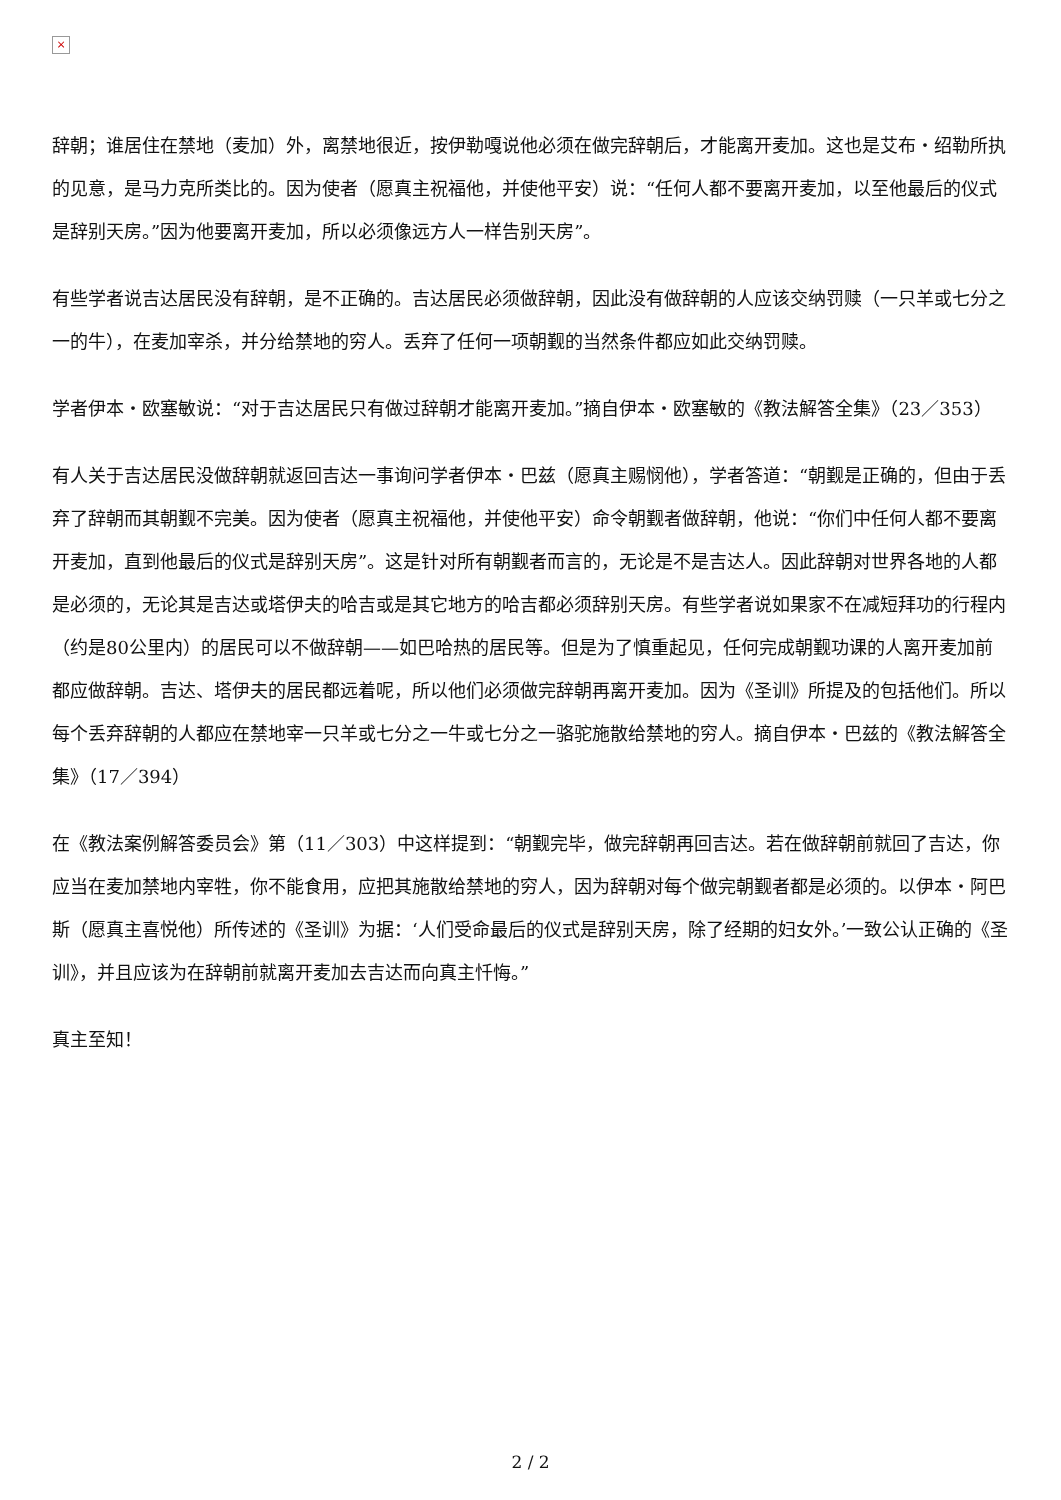×
辞朝；谁居住在禁地（麦加）外，离禁地很近，按伊勒嘎说他必须在做完辞朝后，才能离开麦加。这也是艾布・绍勒所执的见意，是马力克所类比的。因为使者（愿真主祝福他，并使他平安）说：“任何人都不要离开麦加，以至他最后的仪式是辞别天房。”因为他要离开麦加，所以必须像远方人一样告别天房”。
有些学者说吉达居民没有辞朝，是不正确的。吉达居民必须做辞朝，因此没有做辞朝的人应该交纳罚赎（一只羊或七分之一的牛），在麦加宰杀，并分给禁地的穷人。丢弃了任何一项朝觐的当然条件都应如此交纳罚赎。
学者伊本・欧塞敏说：“对于吉达居民只有做过辞朝才能离开麦加。”摘自伊本・欧塞敏的《教法解答全集》（23／353）
有人关于吉达居民没做辞朝就返回吉达一事询问学者伊本・巴兹（愿真主赐悯他），学者答道：“朝觐是正确的，但由于丢弃了辞朝而其朝觐不完美。因为使者（愿真主祝福他，并使他平安）命令朝觐者做辞朝，他说：“你们中任何人都不要离开麦加，直到他最后的仪式是辞别天房”。这是针对所有朝觐者而言的，无论是不是吉达人。因此辞朝对世界各地的人都是必须的，无论其是吉达或塔伊夫的哈吉或是其它地方的哈吉都必须辞别天房。有些学者说如果家不在减短拜功的行程内（约是80公里内）的居民可以不做辞朝——如巴哈热的居民等。但是为了慎重起见，任何完成朝觐功课的人离开麦加前都应做辞朝。吉达、塔伊夫的居民都远着呢，所以他们必须做完辞朝再离开麦加。因为《圣训》所提及的包括他们。所以每个丢弃辞朝的人都应在禁地宰一只羊或七分之一牛或七分之一骆驼施散给禁地的穷人。摘自伊本・巴兹的《教法解答全集》（17／394）
在《教法案例解答委员会》第（11／303）中这样提到：“朝觐完毕，做完辞朝再回吉达。若在做辞朝前就回了吉达，你应当在麦加禁地内宰牲，你不能食用，应把其施散给禁地的穷人，因为辞朝对每个做完朝觐者都是必须的。以伊本・阿巴斯（愿真主喜悦他）所传述的《圣训》为据：‘人们受命最后的仪式是辞别天房，除了经期的妇女外。’一致公认正确的《圣训》，并且应该为在辞朝前就离开麦加去吉达而向真主忏悔。”
真主至知！
2 / 2